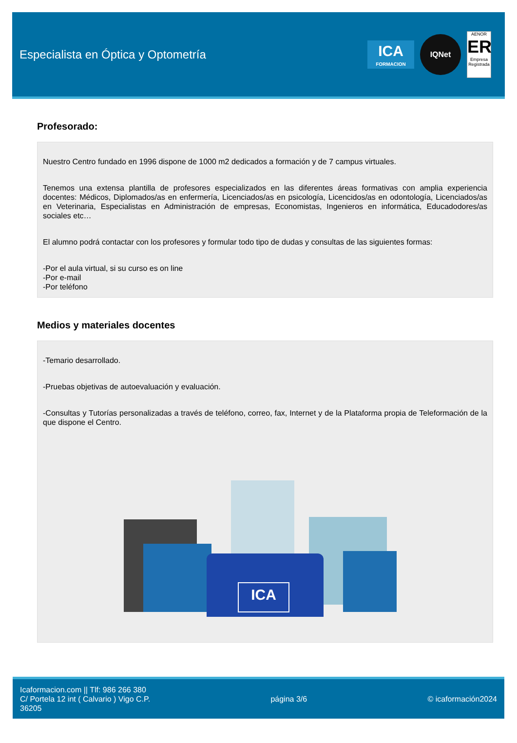Especialista en Óptica y Optometría
ICA
FORMACION
IQNet
AENOR
ER
Empresa Registrada
Profesorado:
Nuestro Centro fundado en 1996 dispone de 1000 m2 dedicados a formación y de 7 campus virtuales.
Tenemos una extensa plantilla de profesores especializados en las diferentes áreas formativas con amplia experiencia docentes: Médicos, Diplomados/as en enfermería, Licenciados/as en psicología, Licencidos/as en odontología, Licenciados/as en Veterinaria, Especialistas en Administración de empresas, Economistas, Ingenieros en informática, Educadodores/as sociales etc…
El alumno podrá contactar con los profesores y formular todo tipo de dudas y consultas de las siguientes formas:
-Por el aula virtual, si su curso es on line
-Por e-mail
-Por teléfono
Medios y materiales docentes
-Temario desarrollado.
-Pruebas objetivas de autoevaluación y evaluación.
-Consultas y Tutorías personalizadas a través de teléfono, correo, fax, Internet y de la Plataforma propia de Teleformación de la que dispone el Centro.
ICA
Icaformacion.com || Tlf: 986 266 380
C/ Portela 12 int ( Calvario ) Vigo C.P.
36205
página 3/6 © icaformación2024